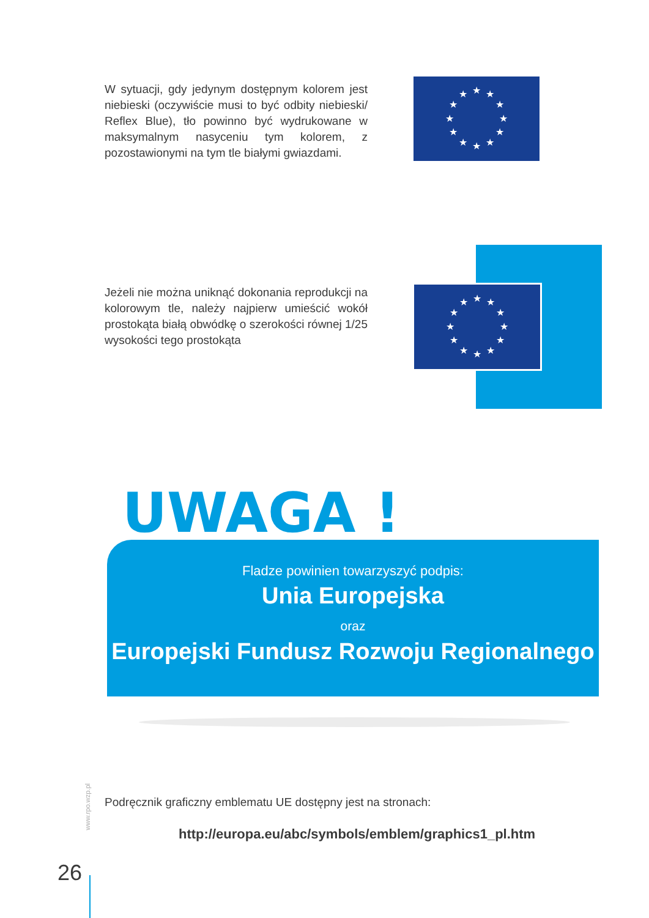W sytuacji, gdy jedynym dostępnym kolorem jest niebieski (oczywiście musi to być odbity niebieski/ Reflex Blue), tło powinno być wydrukowane w maksymalnym nasyceniu tym kolorem, z pozostawionymi na tym tle białymi gwiazdami.
★
★
★
★
★
★
★
★
★
★
★
★
Jeżeli nie można uniknąć dokonania reprodukcji na kolorowym tle, należy najpierw umieścić wokół prostokąta białą obwódkę o szerokości równej 1/25 wysokości tego prostokąta
★
★
★
★
★
★
★
★
★
★
★
★
UWAGA !
Fladze powinien towarzyszyć podpis:
Unia Europejska
oraz
Europejski Fundusz Rozwoju Regionalnego
www.rpo.wzp.pl
Podręcznik graficzny emblematu UE dostępny jest na stronach:
http://europa.eu/abc/symbols/emblem/graphics1_pl.htm
26